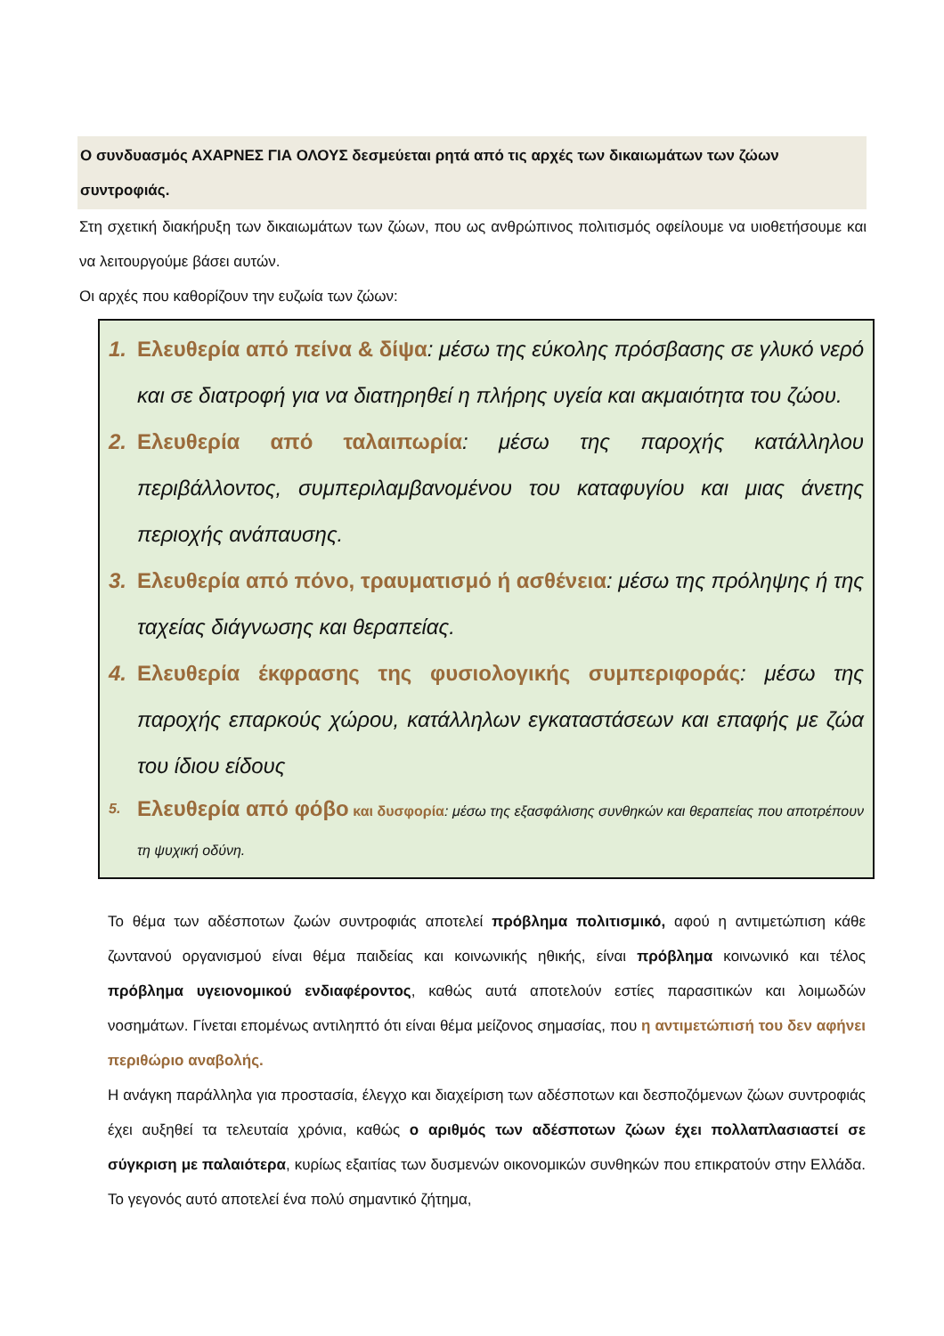Ο συνδυασμός ΑΧΑΡΝΕΣ ΓΙΑ ΟΛΟΥΣ δεσμεύεται ρητά από τις αρχές των δικαιωμάτων των ζώων συντροφιάς.
Στη σχετική διακήρυξη των δικαιωμάτων των ζώων, που ως ανθρώπινος πολιτισμός οφείλουμε να υιοθετήσουμε και να λειτουργούμε βάσει αυτών.
Οι αρχές που καθορίζουν την ευζωία των ζώων:
1. Ελευθερία από πείνα & δίψα: μέσω της εύκολης πρόσβασης σε γλυκό νερό και σε διατροφή για να διατηρηθεί η πλήρης υγεία και ακμαιότητα του ζώου.
2. Ελευθερία από ταλαιπωρία: μέσω της παροχής κατάλληλου περιβάλλοντος, συμπεριλαμβανομένου του καταφυγίου και μιας άνετης περιοχής ανάπαυσης.
3. Ελευθερία από πόνο, τραυματισμό ή ασθένεια: μέσω της πρόληψης ή της ταχείας διάγνωσης και θεραπείας.
4. Ελευθερία έκφρασης της φυσιολογικής συμπεριφοράς: μέσω της παροχής επαρκούς χώρου, κατάλληλων εγκαταστάσεων και επαφής με ζώα του ίδιου είδους
5. Ελευθερία από φόβο και δυσφορία: μέσω της εξασφάλισης συνθηκών και θεραπείας που αποτρέπουν τη ψυχική οδύνη.
Το θέμα των αδέσποτων ζωών συντροφιάς αποτελεί πρόβλημα πολιτισμικό, αφού η αντιμετώπιση κάθε ζωντανού οργανισμού είναι θέμα παιδείας και κοινωνικής ηθικής, είναι πρόβλημα κοινωνικό και τέλος πρόβλημα υγειονομικού ενδιαφέροντος, καθώς αυτά αποτελούν εστίες παρασιτικών και λοιμωδών νοσημάτων. Γίνεται επομένως αντιληπτό ότι είναι θέμα μείζονος σημασίας, που η αντιμετώπισή του δεν αφήνει περιθώριο αναβολής.
Η ανάγκη παράλληλα για προστασία, έλεγχο και διαχείριση των αδέσποτων και δεσποζόμενων ζώων συντροφιάς έχει αυξηθεί τα τελευταία χρόνια, καθώς ο αριθμός των αδέσποτων ζώων έχει πολλαπλασιαστεί σε σύγκριση με παλαιότερα, κυρίως εξαιτίας των δυσμενών οικονομικών συνθηκών που επικρατούν στην Ελλάδα. Το γεγονός αυτό αποτελεί ένα πολύ σημαντικό ζήτημα,